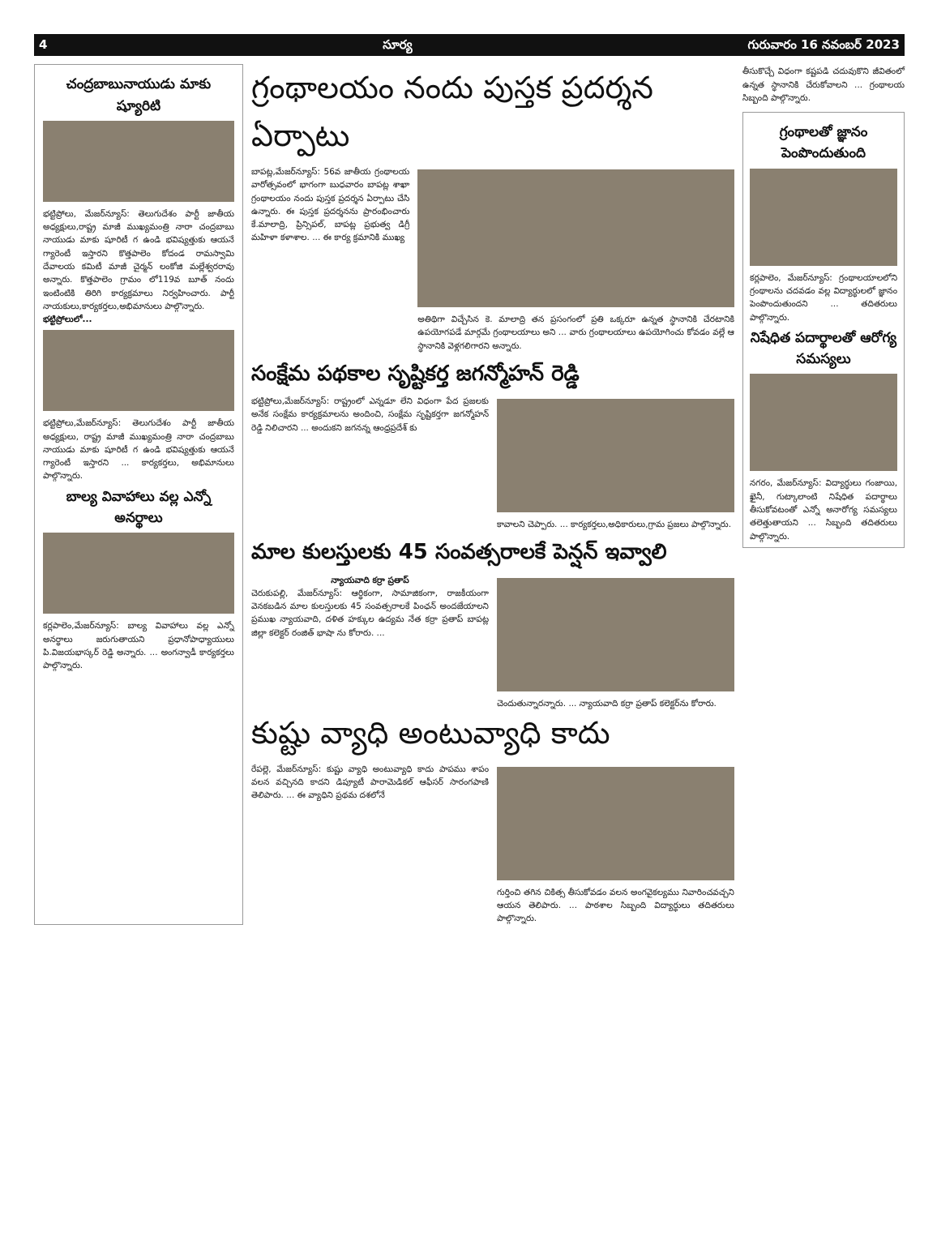4 సూర్య గురువారం 16 నవంబర్ 2023
చంద్రబాబునాయుడు మాకు ష్యూరిటి
భట్టిప్రోలు, మేజర్‌న్యూస్: తెలుగుదేశం పార్టీ జాతీయ అధ్యక్షులు,రాష్ట్ర మాజీ ముఖ్యమంత్రి నారా చంద్రబాబు నాయుడు మాకు షూరిటీ గ ఉండి భవిష్యత్తుకు ఆయనే గ్యారెంటీ ఇస్తారని కొత్తపాలెం కోదండ రామస్వామి దేవాలయ కమిటీ మాజీ చైర్మన్ లంకోజి మల్లేశ్వరరావు అన్నారు. కొత్తపాలెం గ్రామం లో119వ బూత్ నందు ఇంటింటికి తిరిగి కార్యక్రమాలు నిర్వహించారు. పార్టీ నాయకులు,కార్యకర్తలు,అభిమానులు పాల్గొన్నారు.
భట్టిప్రోలులో...
భట్టిప్రోలు,మేజర్‌న్యూస్: తెలుగుదేశం పార్టీ జాతీయ అధ్యక్షులు, రాష్ట్ర మాజీ ముఖ్యమంత్రి నారా చంద్రబాబు నాయుడు మాకు షూరిటీ గ ఉండి భవిష్యత్తుకు ఆయనే గ్యారెంటీ ఇస్తారని ... కార్యకర్తలు, అభిమానులు పాల్గొన్నారు.
బాల్య వివాహాలు వల్ల ఎన్నో అనర్థాలు
కర్లపాలెం,మేజర్‌న్యూస్: బాల్య వివాహాలు వల్ల ఎన్నో అనర్థాలు జరుగుతాయని ప్రధానోపాధ్యాయులు పి.విజయభాస్కర్ రెడ్డి అన్నారు. ... అంగన్వాడీ కార్యకర్తలు పాల్గొన్నారు.
గ్రంథాలయం నందు పుస్తక ప్రదర్శన ఏర్పాటు
బాపట్ల,మేజర్‌న్యూస్: 56వ జాతీయ గ్రంథాలయ వారోత్సవంలో భాగంగా బుధవారం బాపట్ల శాఖా గ్రంథాలయం నందు పుస్తక ప్రదర్శన ఏర్పాటు చేసి ఉన్నారు. ఈ పుస్తక ప్రదర్శనను ప్రారంభించారు కే.మాలాద్రి, ప్రిన్సిపల్, బాపట్ల ప్రభుత్వ డిగ్రీ మహిళా కళాశాల. ... ఈ కార్య క్రమానికి ముఖ్య
అతిథిగా విచ్చేసిన కె. మాలాద్రి తన ప్రసంగంలో ప్రతి ఒక్కరూ ఉన్నత స్థానానికి చేరటానికి ఉపయోగపడే మార్గమే గ్రంథాలయాలు అని ... వారు గ్రంథాలయాలు ఉపయోగించు కోవడం వల్లే ఆ స్థానానికి వెళ్లగలిగారని అన్నారు.
సంక్షేమ పథకాల సృష్టికర్త జగన్మోహన్ రెడ్డి
భట్టిప్రోలు,మేజర్‌న్యూస్: రాష్ట్రంలో ఎన్నడూ లేని విధంగా పేద ప్రజలకు అనేక సంక్షేమ కార్యక్రమాలను అందించి, సంక్షేమ సృష్టికర్తగా జగన్మోహన్ రెడ్డి నిలిచారని ... అందుకని జగనన్న ఆంధ్రప్రదేశ్ కు
కావాలని చెప్పారు. ... కార్యకర్తలు,అధికారులు,గ్రామ ప్రజలు పాల్గొన్నారు.
మాల కులస్తులకు 45 సంవత్సరాలకే పెన్షన్ ఇవ్వాలి
న్యాయవాది కర్రా ప్రతాప్
చెరుకుపల్లి, మేజర్‌న్యూస్: ఆర్థికంగా, సామాజికంగా, రాజకీయంగా వెనకబడిన మాల కులస్తులకు 45 సంవత్సరాలకే పింఛన్ అందజేయాలని ప్రముఖ న్యాయవాది, దళిత హక్కుల ఉద్యమ నేత కర్రా ప్రతాప్ బాపట్ల జిల్లా కలెక్టర్ రంజిత్ భాషా ను కోరారు. ...
చెందుతున్నారన్నారు. ... న్యాయవాది కర్రా ప్రతాప్ కలెక్టర్‌ను కోరారు.
కుష్టు వ్యాధి అంటువ్యాధి కాదు
రేపల్లె, మేజర్‌న్యూస్: కుష్టు వ్యాధి అంటువ్యాధి కాదు పాపము శాపం వలన వచ్చినది కాదని డిప్యూటీ పారామెడికల్ ఆఫీసర్ సారంగపాణి తెలిపారు. ... ఈ వ్యాధిని ప్రథమ దశలోనే
గుర్తించి తగిన చికిత్స తీసుకోవడం వలన అంగవైకల్యము నివారించవచ్చని ఆయన తెలిపారు. ... పాఠశాల సిబ్బంది విద్యార్థులు తదితరులు పాల్గొన్నారు.
తీసుకొచ్చే విధంగా కష్టపడి చదువుకొని జీవితంలో ఉన్నత స్థానానికి చేరుకోవాలని ... గ్రంథాలయ సిబ్బంది పాల్గొన్నారు.
గ్రంథాలతో జ్ఞానం పెంపొందుతుంది
కర్లపాలెం, మేజర్‌న్యూస్: గ్రంథాలయాలలోని గ్రంథాలను చదవడం వల్ల విద్యార్థులలో జ్ఞానం పెంపొందుతుందని ... తదితరులు పాల్గొన్నారు.
నిషేధిత పదార్థాలతో ఆరోగ్య సమస్యలు
నగరం, మేజర్‌న్యూస్: విద్యార్థులు గంజాయి, ఖైనీ, గుట్కాలాంటి నిషేధిత పదార్థాలు తీసుకోవటంతో ఎన్నో అనారోగ్య సమస్యలు తలెత్తుతాయని ... సిబ్బంది తదితరులు పాల్గొన్నారు.